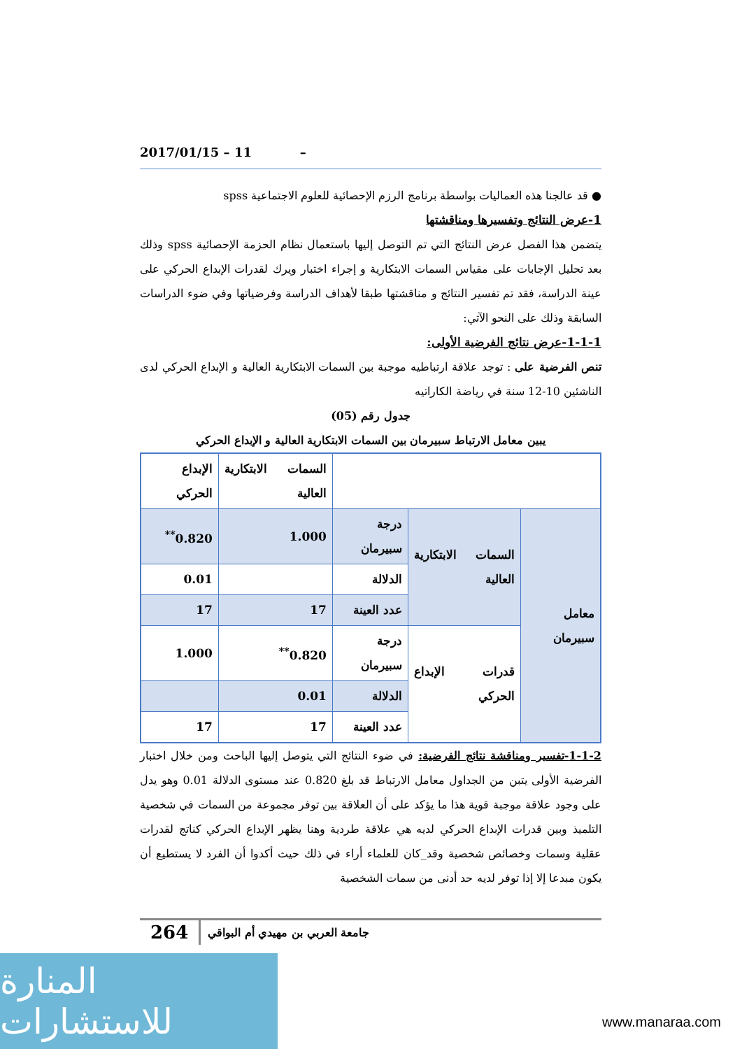2017/01/15 – 11 –
● قد عالجنا هذه العماليات بواسطة برنامج الرزم الإحصائية للعلوم الاجتماعية spss
1-عرض النتائج وتفسيرها ومناقشتها
يتضمن هذا الفصل عرض النتائج التي تم التوصل إليها باستعمال نظام الحزمة الإحصائية spss وذلك بعد تحليل الإجابات على مقياس السمات الابتكارية و إجراء اختبار ويرك لقدرات الإبداع الحركي على عينة الدراسة، فقد تم تفسير النتائج و مناقشتها طبقا لأهداف الدراسة وفرضياتها وفي ضوء الدراسات السابقة وذلك على النحو الآتي:
1-1-1-عرض نتائج الفرضية الأولى:
تنص الفرضية على : توجد علاقة ارتباطيه موجبة بين السمات الابتكارية العالية و الإبداع الحركي لدى الناشئين 10-12 سنة في رياضة الكاراتيه
جدول رقم (05)
يبين معامل الارتباط سبيرمان بين السمات الابتكارية العالية و الإبداع الحركي
| | | | السمات الابتكارية العالية | الإبداع الحركي |
| معامل سبيرمان | السمات الابتكارية العالية | درجة سبيرمان | 1.000 | 0.820<sup>**</sup> |
| | | الدلالة | | 0.01 |
| | | عدد العينة | 17 | 17 |
| | قدرات الإبداع الحركي | درجة سبيرمان | 0.820<sup>**</sup> | 1.000 |
| | | الدلالة | 0.01 | |
| | | عدد العينة | 17 | 17 |
1-1-2-تفسير ومناقشة نتائج الفرضية: في ضوء النتائج التي يتوصل إليها الباحث ومن خلال اختبار الفرضية الأولى يتبن من الجداول معامل الارتباط قد بلغ 0.820 عند مستوى الدلالة 0.01 وهو يدل على وجود علاقة موجبة قوية هذا ما يؤكد على أن العلاقة بين توفر مجموعة من السمات في شخصية التلميذ وبين قدرات الإبداع الحركي لديه هي علاقة طردية وهنا يظهر الإبداع الحركي كناتج لقدرات عقلية وسمات وخصائص شخصية وقد_كان للعلماء أراء في ذلك حيث أكدوا أن الفرد لا يستطيع أن يكون مبدعا إلا إذا توفر لديه حد أدنى من سمات الشخصية
جامعة العربي بن مهيدي أم البواقي 264
المنارة للاستشارات
www.manaraa.com